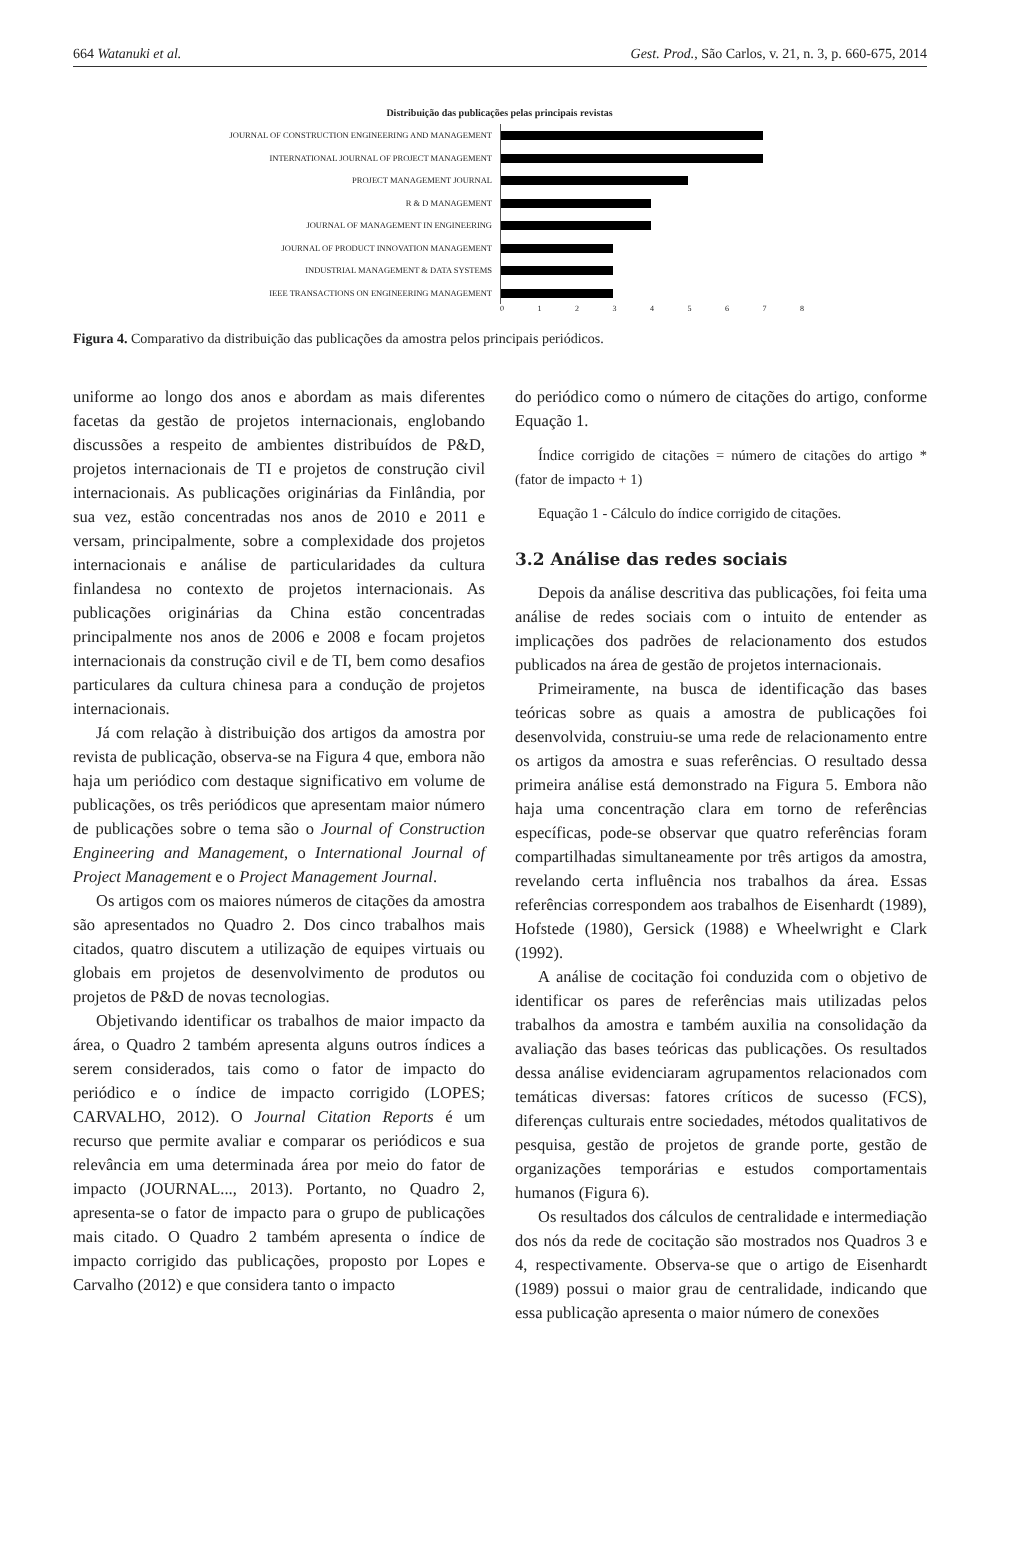664 Watanuki et al. Gest. Prod., São Carlos, v. 21, n. 3, p. 660-675, 2014
Distribuição das publicações pelas principais revistas
JOURNAL OF CONSTRUCTION ENGINEERING AND MANAGEMENT
INTERNATIONAL JOURNAL OF PROJECT MANAGEMENT
PROJECT MANAGEMENT JOURNAL
R & D MANAGEMENT
JOURNAL OF MANAGEMENT IN ENGINEERING
JOURNAL OF PRODUCT INNOVATION MANAGEMENT
INDUSTRIAL MANAGEMENT & DATA SYSTEMS
IEEE TRANSACTIONS ON ENGINEERING MANAGEMENT
012345678
Figura 4. Comparativo da distribuição das publicações da amostra pelos principais periódicos.
uniforme ao longo dos anos e abordam as mais diferentes facetas da gestão de projetos internacionais, englobando discussões a respeito de ambientes distribuídos de P&D, projetos internacionais de TI e projetos de construção civil internacionais. As publicações originárias da Finlândia, por sua vez, estão concentradas nos anos de 2010 e 2011 e versam, principalmente, sobre a complexidade dos projetos internacionais e análise de particularidades da cultura finlandesa no contexto de projetos internacionais. As publicações originárias da China estão concentradas principalmente nos anos de 2006 e 2008 e focam projetos internacionais da construção civil e de TI, bem como desafios particulares da cultura chinesa para a condução de projetos internacionais.
Já com relação à distribuição dos artigos da amostra por revista de publicação, observa-se na Figura 4 que, embora não haja um periódico com destaque significativo em volume de publicações, os três periódicos que apresentam maior número de publicações sobre o tema são o Journal of Construction Engineering and Management, o International Journal of Project Management e o Project Management Journal.
Os artigos com os maiores números de citações da amostra são apresentados no Quadro 2. Dos cinco trabalhos mais citados, quatro discutem a utilização de equipes virtuais ou globais em projetos de desenvolvimento de produtos ou projetos de P&D de novas tecnologias.
Objetivando identificar os trabalhos de maior impacto da área, o Quadro 2 também apresenta alguns outros índices a serem considerados, tais como o fator de impacto do periódico e o índice de impacto corrigido (LOPES; CARVALHO, 2012). O Journal Citation Reports é um recurso que permite avaliar e comparar os periódicos e sua relevância em uma determinada área por meio do fator de impacto (JOURNAL..., 2013). Portanto, no Quadro 2, apresenta-se o fator de impacto para o grupo de publicações mais citado. O Quadro 2 também apresenta o índice de impacto corrigido das publicações, proposto por Lopes e Carvalho (2012) e que considera tanto o impacto
do periódico como o número de citações do artigo, conforme Equação 1.
Índice corrigido de citações = número de citações do artigo * (fator de impacto + 1)
Equação 1 - Cálculo do índice corrigido de citações.
3.2 Análise das redes sociais
Depois da análise descritiva das publicações, foi feita uma análise de redes sociais com o intuito de entender as implicações dos padrões de relacionamento dos estudos publicados na área de gestão de projetos internacionais.
Primeiramente, na busca de identificação das bases teóricas sobre as quais a amostra de publicações foi desenvolvida, construiu-se uma rede de relacionamento entre os artigos da amostra e suas referências. O resultado dessa primeira análise está demonstrado na Figura 5. Embora não haja uma concentração clara em torno de referências específicas, pode-se observar que quatro referências foram compartilhadas simultaneamente por três artigos da amostra, revelando certa influência nos trabalhos da área. Essas referências correspondem aos trabalhos de Eisenhardt (1989), Hofstede (1980), Gersick (1988) e Wheelwright e Clark (1992).
A análise de cocitação foi conduzida com o objetivo de identificar os pares de referências mais utilizadas pelos trabalhos da amostra e também auxilia na consolidação da avaliação das bases teóricas das publicações. Os resultados dessa análise evidenciaram agrupamentos relacionados com temáticas diversas: fatores críticos de sucesso (FCS), diferenças culturais entre sociedades, métodos qualitativos de pesquisa, gestão de projetos de grande porte, gestão de organizações temporárias e estudos comportamentais humanos (Figura 6).
Os resultados dos cálculos de centralidade e intermediação dos nós da rede de cocitação são mostrados nos Quadros 3 e 4, respectivamente. Observa-se que o artigo de Eisenhardt (1989) possui o maior grau de centralidade, indicando que essa publicação apresenta o maior número de conexões